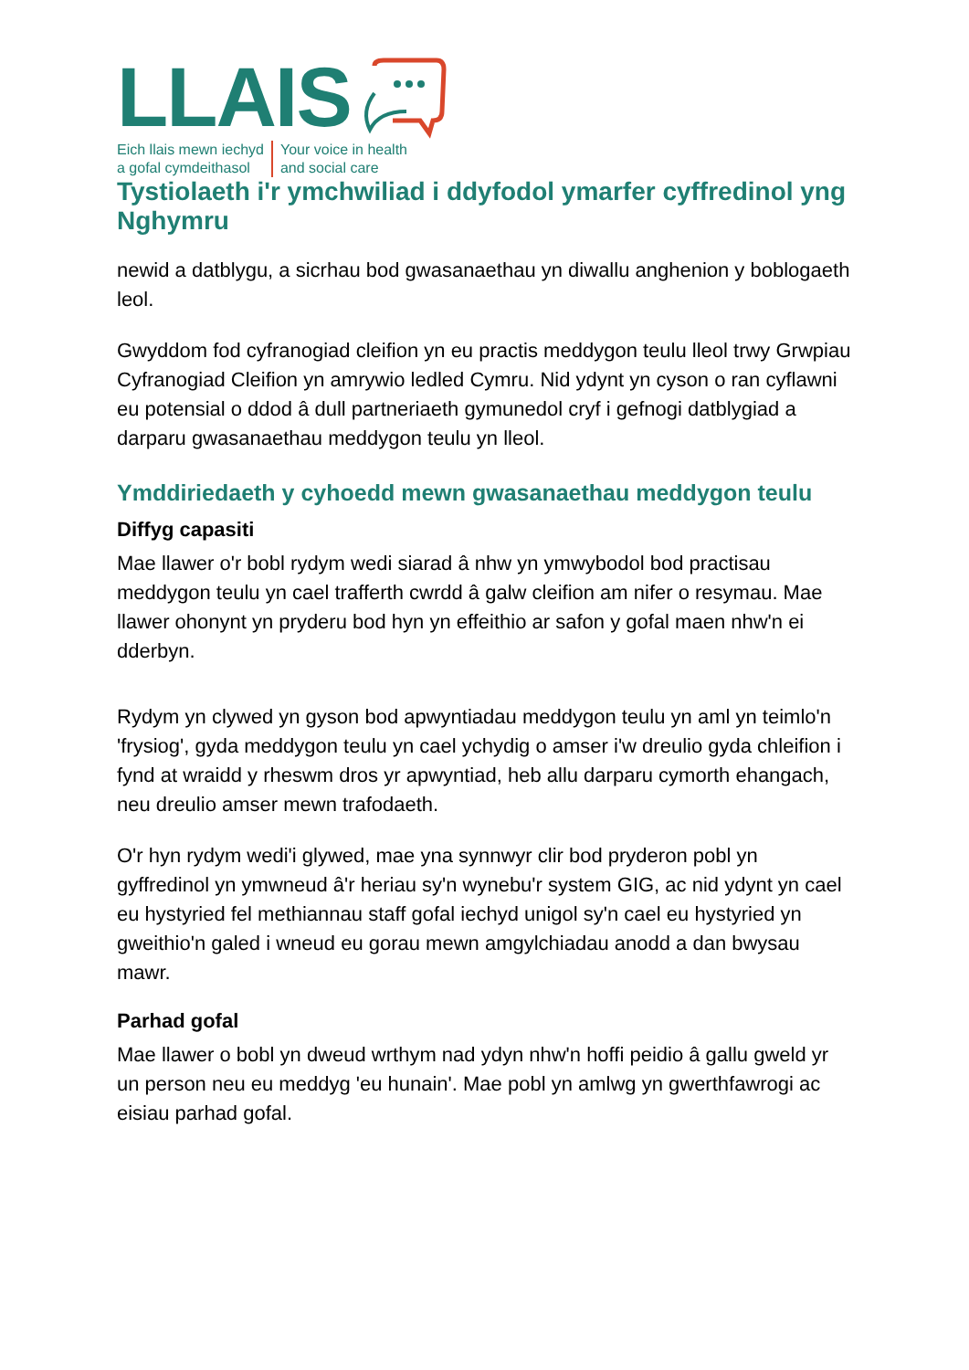LLAIS
Eich llais mewn iechyd
a gofal cymdeithasol
Your voice in health
and social care
Tystiolaeth i'r ymchwiliad i ddyfodol ymarfer cyffredinol yng Nghymru
newid a datblygu, a sicrhau bod gwasanaethau yn diwallu anghenion y boblogaeth leol.
Gwyddom fod cyfranogiad cleifion yn eu practis meddygon teulu lleol trwy Grwpiau Cyfranogiad Cleifion yn amrywio ledled Cymru. Nid ydynt yn cyson o ran cyflawni eu potensial o ddod â dull partneriaeth gymunedol cryf i gefnogi datblygiad a darparu gwasanaethau meddygon teulu yn lleol.
Ymddiriedaeth y cyhoedd mewn gwasanaethau meddygon teulu
Diffyg capasiti
Mae llawer o'r bobl rydym wedi siarad â nhw yn ymwybodol bod practisau meddygon teulu yn cael trafferth cwrdd â galw cleifion am nifer o resymau. Mae llawer ohonynt yn pryderu bod hyn yn effeithio ar safon y gofal maen nhw'n ei dderbyn.
Rydym yn clywed yn gyson bod apwyntiadau meddygon teulu yn aml yn teimlo'n 'frysiog', gyda meddygon teulu yn cael ychydig o amser i'w dreulio gyda chleifion i fynd at wraidd y rheswm dros yr apwyntiad, heb allu darparu cymorth ehangach, neu dreulio amser mewn trafodaeth.
O'r hyn rydym wedi'i glywed, mae yna synnwyr clir bod pryderon pobl yn gyffredinol yn ymwneud â'r heriau sy'n wynebu'r system GIG, ac nid ydynt yn cael eu hystyried fel methiannau staff gofal iechyd unigol sy'n cael eu hystyried yn gweithio'n galed i wneud eu gorau mewn amgylchiadau anodd a dan bwysau mawr.
Parhad gofal
Mae llawer o bobl yn dweud wrthym nad ydyn nhw'n hoffi peidio â gallu gweld yr un person neu eu meddyg 'eu hunain'. Mae pobl yn amlwg yn gwerthfawrogi ac eisiau parhad gofal.